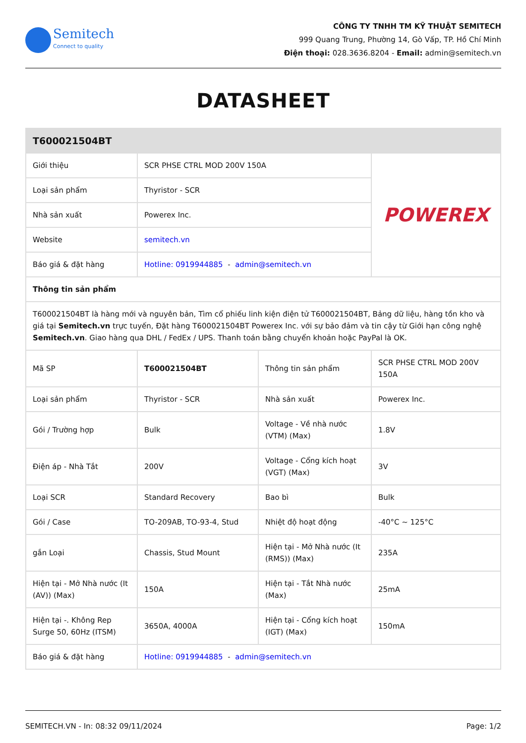Semitech
Connect to quality
CÔNG TY TNHH TM KỸ THUẬT SEMITECH
999 Quang Trung, Phường 14, Gò Vấp, TP. Hồ Chí Minh
Điện thoại: 028.3636.8204 - Email: admin@semitech.vn
DATASHEET
| T600021504BT | | | |
| --- | --- | --- | --- |
| Giới thiệu | SCR PHSE CTRL MOD 200V 150A | | POWEREX |
| Loại sản phẩm | Thyristor - SCR | | |
| Nhà sản xuất | Powerex Inc. | | |
| Website | semitech.vn | | |
| Báo giá & đặt hàng | Hotline: 0919944885 - admin@semitech.vn | | |
| Thông tin sản phẩm | | | |
| T600021504BT là hàng mới và nguyên bản, Tìm cổ phiếu linh kiện điện tử T600021504BT, Bảng dữ liệu, hàng tồn kho và giá tại Semitech.vn trực tuyến, Đặt hàng T600021504BT Powerex Inc. với sự bảo đảm và tin cậy từ Giới hạn công nghệ Semitech.vn . Giao hàng qua DHL / FedEx / UPS. Thanh toán bằng chuyển khoản hoặc PayPal là OK. | | | |
| Mã SP | T600021504BT | Thông tin sản phẩm | SCR PHSE CTRL MOD 200V 150A |
| Loại sản phẩm | Thyristor - SCR | Nhà sản xuất | Powerex Inc. |
| Gói / Trường hợp | Bulk | Voltage - Về nhà nước (VTM) (Max) | 1.8V |
| Điện áp - Nhà Tắt | 200V | Voltage - Cổng kích hoạt (VGT) (Max) | 3V |
| Loại SCR | Standard Recovery | Bao bì | Bulk |
| Gói / Case | TO-209AB, TO-93-4, Stud | Nhiệt độ hoạt động | -40°C ~ 125°C |
| gắn Loại | Chassis, Stud Mount | Hiện tại - Mở Nhà nước (It (RMS)) (Max) | 235A |
| Hiện tại - Mở Nhà nước (It (AV)) (Max) | 150A | Hiện tại - Tắt Nhà nước (Max) | 25mA |
| Hiện tại -. Không Rep Surge 50, 60Hz (ITSM) | 3650A, 4000A | Hiện tại - Cổng kích hoạt (IGT) (Max) | 150mA |
| Báo giá & đặt hàng | Hotline: 0919944885 - admin@semitech.vn | | |
SEMITECH.VN - In: 08:32 09/11/2024 Page: 1/2